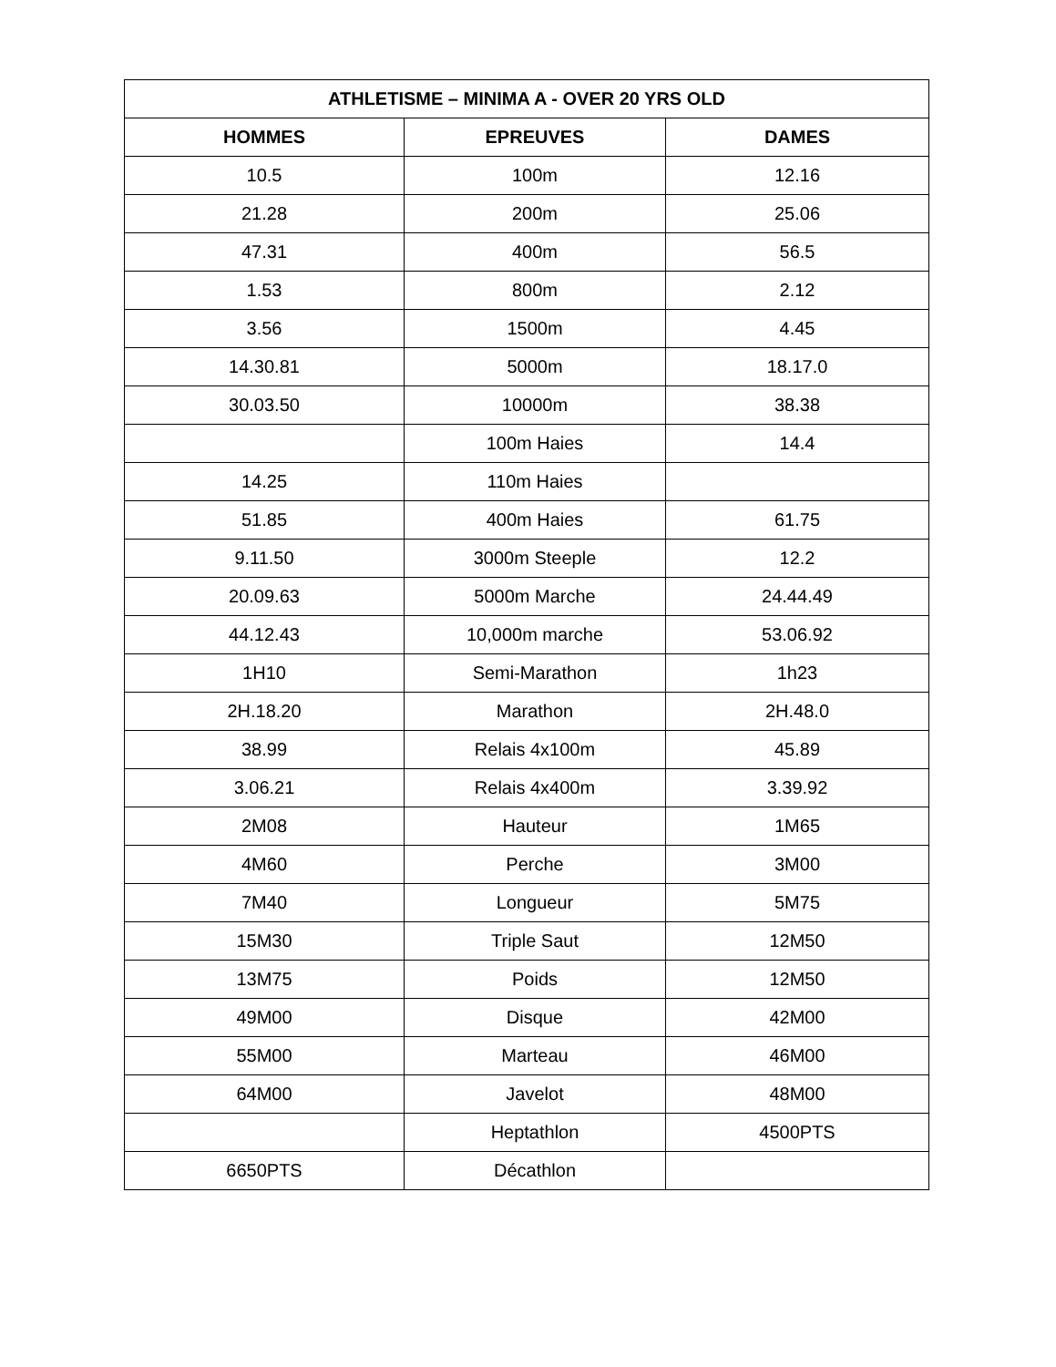| ATHLETISME – MINIMA A - OVER 20 YRS OLD | | |
| --- | --- | --- |
| HOMMES | EPREUVES | DAMES |
| 10.5 | 100m | 12.16 |
| 21.28 | 200m | 25.06 |
| 47.31 | 400m | 56.5 |
| 1.53 | 800m | 2.12 |
| 3.56 | 1500m | 4.45 |
| 14.30.81 | 5000m | 18.17.0 |
| 30.03.50 | 10000m | 38.38 |
| | 100m Haies | 14.4 |
| 14.25 | 110m Haies | |
| 51.85 | 400m Haies | 61.75 |
| 9.11.50 | 3000m Steeple | 12.2 |
| 20.09.63 | 5000m Marche | 24.44.49 |
| 44.12.43 | 10,000m marche | 53.06.92 |
| 1H10 | Semi-Marathon | 1h23 |
| 2H.18.20 | Marathon | 2H.48.0 |
| 38.99 | Relais 4x100m | 45.89 |
| 3.06.21 | Relais 4x400m | 3.39.92 |
| 2M08 | Hauteur | 1M65 |
| 4M60 | Perche | 3M00 |
| 7M40 | Longueur | 5M75 |
| 15M30 | Triple Saut | 12M50 |
| 13M75 | Poids | 12M50 |
| 49M00 | Disque | 42M00 |
| 55M00 | Marteau | 46M00 |
| 64M00 | Javelot | 48M00 |
| | Heptathlon | 4500PTS |
| 6650PTS | Décathlon | |